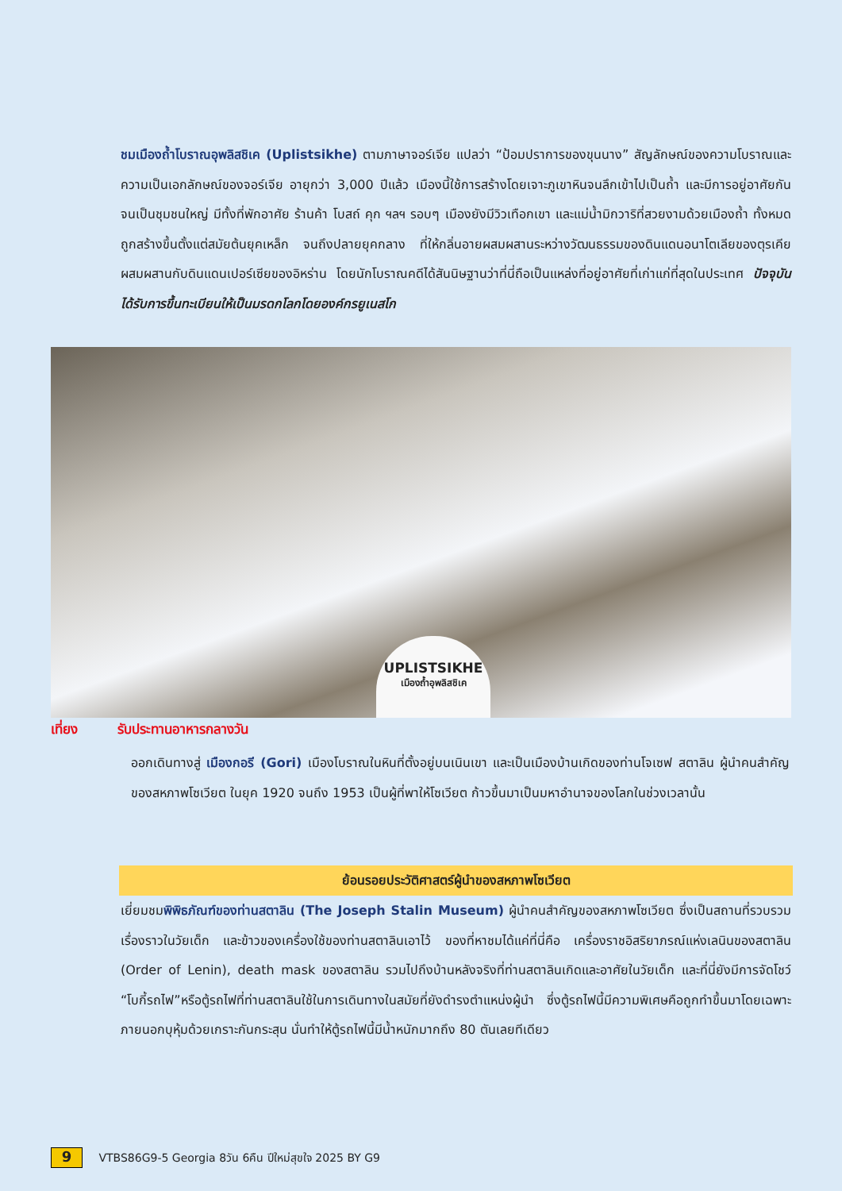ชมเมืองถ้ำโบราณอุพลิสชิเค (Uplistsikhe) ตามภาษาจอร์เจีย แปลว่า “ป้อมปราการของขุนนาง” สัญลักษณ์ของความโบราณและความเป็นเอกลักษณ์ของจอร์เจีย อายุกว่า 3,000 ปีแล้ว เมืองนี้ใช้การสร้างโดยเจาะภูเขาหินจนลึกเข้าไปเป็นถ้ำ และมีการอยู่อาศัยกันจนเป็นชุมชนใหญ่ มีทั้งที่พักอาศัย ร้านค้า โบสถ์ คุก ฯลฯ รอบๆ เมืองยังมีวิวเทือกเขา และแม่น้ำมิกวาริที่สวยงามด้วยเมืองถ้ำ ทั้งหมดถูกสร้างขึ้นตั้งแต่สมัยต้นยุคเหล็ก จนถึงปลายยุคกลาง ที่ให้กลิ่นอายผสมผสานระหว่างวัฒนธรรมของดินแดนอนาโตเลียของตุรเคีย ผสมผสานกับดินแดนเปอร์เซียของอิหร่าน โดยนักโบราณคดีได้สันนิษฐานว่าที่นี่ถือเป็นแหล่งที่อยู่อาศัยที่เก่าแก่ที่สุดในประเทศ ปัจจุบันได้รับการขึ้นทะเบียนให้เป็นมรดกโลกโดยองค์กรยูเนสโก
UPLISTSIKHE
เมืองถ้ำอุพลิสชิเค
เที่ยง รับประทานอาหารกลางวัน
ออกเดินทางสู่ เมืองกอรี (Gori) เมืองโบราณในหินที่ตั้งอยู่บนเนินเขา และเป็นเมืองบ้านเกิดของท่านโจเซฟ สตาลิน ผู้นำคนสำคัญของสหภาพโซเวียต ในยุค 1920 จนถึง 1953 เป็นผู้ที่พาให้โซเวียต ก้าวขึ้นมาเป็นมหาอำนาจของโลกในช่วงเวลานั้น
ย้อนรอยประวัติศาสตร์ผู้นำของสหภาพโซเวียต
เยี่ยมชมพิพิธภัณฑ์ของท่านสตาลิน (The Joseph Stalin Museum) ผู้นำคนสำคัญของสหภาพโซเวียต ซึ่งเป็นสถานที่รวบรวมเรื่องราวในวัยเด็ก และข้าวของเครื่องใช้ของท่านสตาลินเอาไว้ ของที่หาชมได้แค่ที่นี่คือ เครื่องราชอิสริยาภรณ์แห่งเลนินของสตาลิน (Order of Lenin), death mask ของสตาลิน รวมไปถึงบ้านหลังจริงที่ท่านสตาลินเกิดและอาศัยในวัยเด็ก และที่นี่ยังมีการจัดโชว์ “โบกี้รถไฟ”หรือตู้รถไฟที่ท่านสตาลินใช้ในการเดินทางในสมัยที่ยังดำรงตำแหน่งผู้นำ ซึ่งตู้รถไฟนี้มีความพิเศษคือถูกทำขึ้นมาโดยเฉพาะ ภายนอกบุหุ้มด้วยเกราะกันกระสุน นั่นทำให้ตู้รถไฟนี้มีน้ำหนักมากถึง 80 ตันเลยทีเดียว
9 VTBS86G9-5 Georgia 8วัน 6คืน ปีใหม่สุขใจ 2025 BY G9